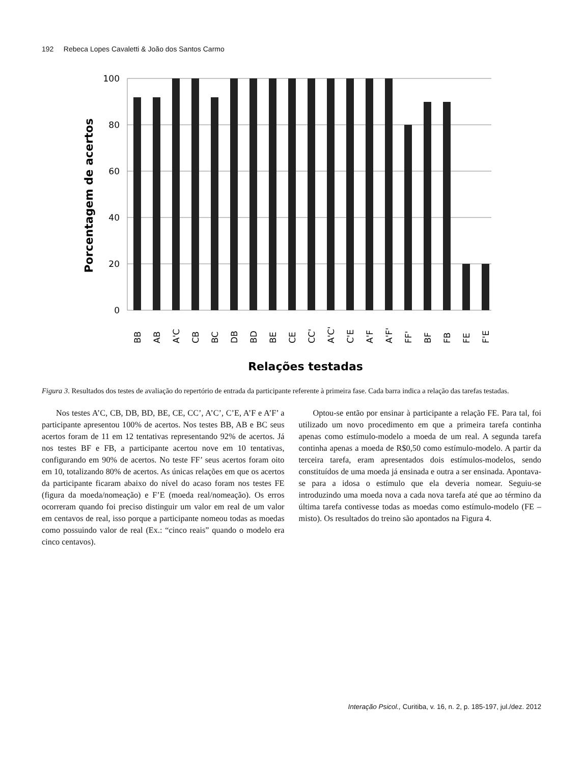192 Rebeca Lopes Cavaletti & João dos Santos Carmo
100
80
60
40
20
0
BB
AB
A'C
CB
BC
DB
BD
BE
CE
CC'
A'C'
C'E
A'F
A'F'
FF'
BF
FB
FE
F'E
Relações testadas
Porcentagem de acertos
Figura 3. Resultados dos testes de avaliação do repertório de entrada da participante referente à primeira fase. Cada barra indica a relação das tarefas testadas.
Nos testes A’C, CB, DB, BD, BE, CE, CC’, A’C’, C’E, A’F e A’F’ a participante apresentou 100% de acertos. Nos testes BB, AB e BC seus acertos foram de 11 em 12 tentativas representando 92% de acertos. Já nos testes BF e FB, a participante acertou nove em 10 tentativas, configurando em 90% de acertos. No teste FF’ seus acertos foram oito em 10, totalizando 80% de acertos. As únicas relações em que os acertos da participante ficaram abaixo do nível do acaso foram nos testes FE (figura da moeda/nomeação) e F’E (moeda real/nomeação). Os erros ocorreram quando foi preciso distinguir um valor em real de um valor em centavos de real, isso porque a participante nomeou todas as moedas como possuindo valor de real (Ex.: “cinco reais” quando o modelo era cinco centavos).
Optou-se então por ensinar à participante a relação FE. Para tal, foi utilizado um novo procedimento em que a primeira tarefa continha apenas como estímulo-modelo a moeda de um real. A segunda tarefa continha apenas a moeda de R$0,50 como estímulo-modelo. A partir da terceira tarefa, eram apresentados dois estímulos-modelos, sendo constituídos de uma moeda já ensinada e outra a ser ensinada. Apontava-se para a idosa o estímulo que ela deveria nomear. Seguiu-se introduzindo uma moeda nova a cada nova tarefa até que ao término da última tarefa contivesse todas as moedas como estímulo-modelo (FE – misto). Os resultados do treino são apontados na Figura 4.
Interação Psicol., Curitiba, v. 16, n. 2, p. 185-197, jul./dez. 2012